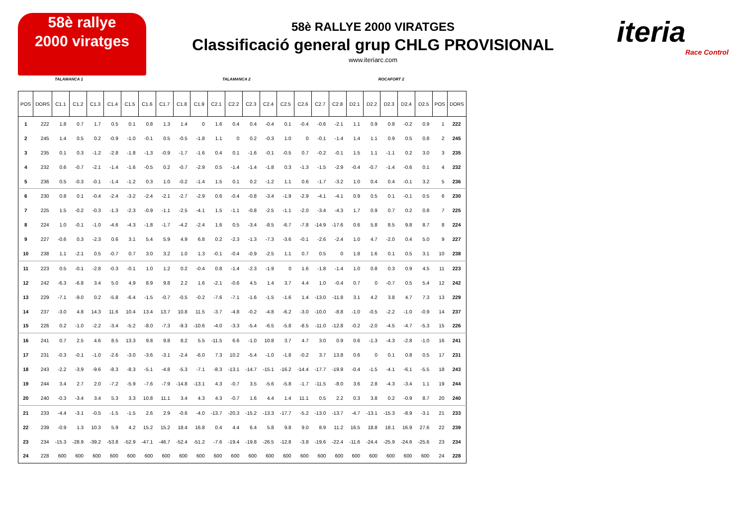58è rallye
2000 viratges
58è RALLYE 2000 VIRATGES
Classificació general grup CHLG PROVISIONAL
www.iteriarc.com
iteria
Race Control
TALAMANCA 1 TALAMANCA 2 ROCAFORT 2
| POS | DORS | C1.1 | C1.2 | C1.3 | C1.4 | C1.5 | C1.6 | C1.7 | C1.8 | C1.9 | C2.1 | C2.2 | C2.3 | C2.4 | C2.5 | C2.6 | C2.7 | C2.8 | D2.1 | D2.2 | D2.3 | D2.4 | D2.5 | POS | DORS |
| --- | --- | --- | --- | --- | --- | --- | --- | --- | --- | --- | --- | --- | --- | --- | --- | --- | --- | --- | --- | --- | --- | --- | --- | --- | --- |
| 1 | 222 | 1.8 | 0.7 | 1.7 | 0.5 | 0.1 | 0.8 | 1.3 | 1.4 | 0 | 1.6 | 0.4 | 0.4 | -0.4 | 0.1 | -0.4 | -0.6 | -2.1 | 1.1 | 0.9 | 0.8 | -0.2 | 0.9 | 1 | 222 |
| 2 | 245 | 1.4 | 0.5 | 0.2 | -0.9 | -1.0 | -0.1 | 0.5 | -0.5 | -1.8 | 1.1 | 0 | 0.2 | -0.3 | 1.0 | 0 | -0.1 | -1.4 | 1.4 | 1.1 | 0.9 | 0.5 | 0.8 | 2 | 245 |
| 3 | 235 | 0.1 | 0.3 | -1.2 | -2.8 | -1.8 | -1.3 | -0.9 | -1.7 | -1.6 | 0.4 | 0.1 | -1.6 | -0.1 | -0.5 | 0.7 | -0.2 | -0.1 | 1.5 | 1.1 | -1.1 | 0.2 | 3.0 | 3 | 235 |
| 4 | 232 | 0.6 | -0.7 | -2.1 | -1.4 | -1.6 | -0.5 | 0.2 | -0.7 | -2.9 | 0.5 | -1.4 | -1.4 | -1.8 | 0.3 | -1.3 | -1.5 | -2.9 | -0.4 | -0.7 | -1.4 | -0.6 | 0.1 | 4 | 232 |
| 5 | 236 | 0.5 | -0.3 | -0.1 | -1.4 | -1.2 | 0.3 | 1.0 | -0.2 | -1.4 | 1.5 | 0.1 | 0.2 | -1.2 | 1.1 | 0.6 | -1.7 | -3.2 | 1.0 | 0.4 | 0.4 | -0.1 | 3.2 | 5 | 236 |
| 6 | 230 | 0.8 | 0.1 | -0.4 | -2.4 | -3.2 | -2.4 | -2.1 | -2.7 | -2.9 | 0.6 | -0.4 | -0.8 | -3.4 | -1.9 | -2.9 | -4.1 | -4.1 | 0.9 | 0.5 | 0.1 | -0.1 | 0.5 | 6 | 230 |
| 7 | 225 | 1.5 | -0.2 | -0.3 | -1.3 | -2.3 | -0.9 | -1.1 | -2.5 | -4.1 | 1.5 | -1.1 | -0.8 | -2.5 | -1.1 | -2.0 | -3.4 | -4.3 | 1.7 | 0.9 | 0.7 | 0.2 | 0.8 | 7 | 225 |
| 8 | 224 | 1.0 | -0.1 | -1.0 | -4.6 | -4.3 | -1.8 | -1.7 | -4.2 | -2.4 | 1.6 | 0.5 | -3.4 | -8.5 | -6.7 | -7.8 | -14.9 | -17.6 | 0.6 | 5.8 | 8.5 | 9.8 | 8.7 | 8 | 224 |
| 9 | 227 | -0.6 | 0.3 | -2.3 | 0.6 | 3.1 | 5.4 | 5.9 | 4.9 | 6.8 | 0.2 | -2.3 | -1.3 | -7.3 | -3.6 | -0.1 | -2.6 | -2.4 | 1.0 | 4.7 | -2.0 | 0.4 | 5.0 | 9 | 227 |
| 10 | 238 | 1.1 | -2.1 | 0.5 | -0.7 | 0.7 | 3.0 | 3.2 | 1.0 | 1.3 | -0.1 | -0.4 | -0.9 | -2.5 | 1.1 | 0.7 | 0.5 | 0 | 1.8 | 1.6 | 0.1 | 0.5 | 3.1 | 10 | 238 |
| 11 | 223 | 0.5 | -0.1 | -2.8 | -0.3 | -0.1 | 1.0 | 1.2 | 0.2 | -0.4 | 0.8 | -1.4 | -2.3 | -1.9 | 0 | 1.6 | -1.8 | -1.4 | 1.0 | 0.8 | 0.3 | 0.9 | 4.5 | 11 | 223 |
| 12 | 242 | -6.3 | -6.8 | 3.4 | 5.0 | 4.9 | 8.9 | 9.8 | 2.2 | 1.6 | -2.1 | -0.6 | 4.5 | 1.4 | 3.7 | 4.4 | 1.0 | -0.4 | 0.7 | 0 | -0.7 | 0.5 | 5.4 | 12 | 242 |
| 13 | 229 | -7.1 | -9.0 | 0.2 | -5.8 | -6.4 | -1.5 | -0.7 | -0.5 | -0.2 | -7.6 | -7.1 | -1.6 | -1.5 | -1.6 | 1.4 | -13.0 | -11.8 | 3.1 | 4.2 | 3.8 | 4.7 | 7.3 | 13 | 229 |
| 14 | 237 | -3.0 | 4.8 | 14.3 | 11.6 | 10.4 | 13.4 | 13.7 | 10.8 | 11.5 | -3.7 | -4.8 | -0.2 | -4.8 | -6.2 | -3.0 | -10.0 | -8.8 | -1.0 | -0.5 | -2.2 | -1.0 | -0.9 | 14 | 237 |
| 15 | 226 | 0.2 | -1.0 | -2.2 | -3.4 | -5.2 | -8.0 | -7.3 | -9.3 | -10.6 | -4.0 | -3.3 | -5.4 | -6.5 | -5.8 | -8.5 | -11.0 | -12.8 | -0.2 | -2.0 | -4.5 | -4.7 | -5.3 | 15 | 226 |
| 16 | 241 | 0.7 | 2.5 | 4.6 | 8.5 | 13.3 | 9.8 | 9.8 | 8.2 | 5.5 | -11.5 | 6.6 | -1.0 | 10.8 | 3.7 | 4.7 | 3.0 | 0.9 | 0.6 | -1.3 | -4.3 | -2.8 | -1.0 | 16 | 241 |
| 17 | 231 | -0.3 | -0.1 | -1.0 | -2.6 | -3.0 | -3.6 | -3.1 | -2.4 | -6.0 | 7.3 | 10.2 | -5.4 | -1.0 | -1.8 | -0.2 | 3.7 | 13.8 | 0.6 | 0 | 0.1 | 0.8 | 0.5 | 17 | 231 |
| 18 | 243 | -2.2 | -3.9 | -9.6 | -8.3 | -8.3 | -5.1 | -4.8 | -5.3 | -7.1 | -8.3 | -13.1 | -14.7 | -15.1 | -16.2 | -14.4 | -17.7 | -19.9 | -0.4 | -1.5 | -4.1 | -6.1 | -5.5 | 18 | 243 |
| 19 | 244 | 3.4 | 2.7 | 2.0 | -7.2 | -5.9 | -7.6 | -7.9 | -14.8 | -13.1 | 4.3 | -0.7 | 3.5 | -5.6 | -5.8 | -1.7 | -11.5 | -8.0 | 3.6 | 2.8 | -4.3 | -3.4 | 1.1 | 19 | 244 |
| 20 | 240 | -0.3 | -3.4 | 3.4 | 5.3 | 3.3 | 10.8 | 11.1 | 3.4 | 4.3 | 4.3 | -0.7 | 1.6 | 4.4 | 1.4 | 11.1 | 0.5 | 2.2 | 0.3 | 3.8 | 0.2 | -0.9 | 8.7 | 20 | 240 |
| 21 | 233 | -4.4 | -3.1 | -0.5 | -1.5 | -1.5 | 2.6 | 2.9 | -0.6 | -4.0 | -13.7 | -20.3 | -15.2 | -13.3 | -17.7 | -5.2 | -13.0 | -13.7 | -4.7 | -13.1 | -15.3 | -8.9 | -3.1 | 21 | 233 |
| 22 | 239 | -0.9 | 1.3 | 10.3 | 5.9 | 4.2 | 15.2 | 15.2 | 18.4 | 16.8 | 0.4 | 4.4 | 6.4 | 5.8 | 9.8 | 9.0 | 8.9 | 11.2 | 16.5 | 18.8 | 18.1 | 16.9 | 27.6 | 22 | 239 |
| 23 | 234 | -15.3 | -28.9 | -39.2 | -53.8 | -52.9 | -47.1 | -46.7 | -52.4 | -51.2 | -7.6 | -19.4 | -19.8 | -26.5 | -12.8 | -3.8 | -19.6 | -22.4 | -11.6 | -24.4 | -25.9 | -24.6 | -25.6 | 23 | 234 |
| 24 | 228 | 600 | 600 | 600 | 600 | 600 | 600 | 600 | 600 | 600 | 600 | 600 | 600 | 600 | 600 | 600 | 600 | 600 | 600 | 600 | 600 | 600 | 600 | 24 | 228 |